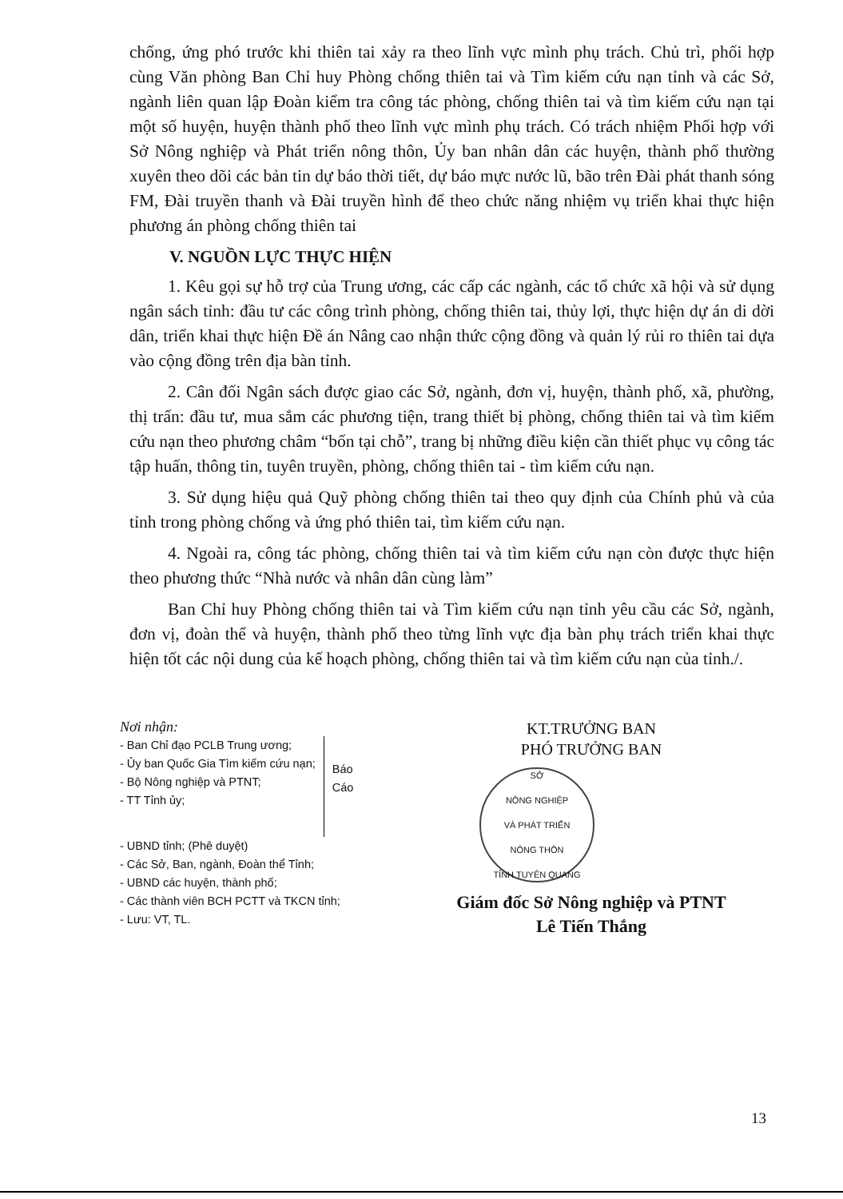chống, ứng phó trước khi thiên tai xảy ra theo lĩnh vực mình phụ trách. Chủ trì, phối hợp cùng Văn phòng Ban Chỉ huy Phòng chống thiên tai và Tìm kiếm cứu nạn tỉnh và các Sở, ngành liên quan lập Đoàn kiểm tra công tác phòng, chống thiên tai và tìm kiếm cứu nạn tại một số huyện, huyện thành phố theo lĩnh vực mình phụ trách. Có trách nhiệm Phối hợp với Sở Nông nghiệp và Phát triển nông thôn, Ủy ban nhân dân các huyện, thành phố thường xuyên theo dõi các bản tin dự báo thời tiết, dự báo mực nước lũ, bão trên Đài phát thanh sóng FM, Đài truyền thanh và Đài truyền hình để theo chức năng nhiệm vụ triển khai thực hiện phương án phòng chống thiên tai
V. NGUỒN LỰC THỰC HIỆN
1. Kêu gọi sự hỗ trợ của Trung ương, các cấp các ngành, các tổ chức xã hội và sử dụng ngân sách tỉnh: đầu tư các công trình phòng, chống thiên tai, thủy lợi, thực hiện dự án di dời dân, triển khai thực hiện Đề án Nâng cao nhận thức cộng đồng và quản lý rủi ro thiên tai dựa vào cộng đồng trên địa bàn tỉnh.
2. Cân đối Ngân sách được giao các Sở, ngành, đơn vị, huyện, thành phố, xã, phường, thị trấn: đầu tư, mua sắm các phương tiện, trang thiết bị phòng, chống thiên tai và tìm kiếm cứu nạn theo phương châm “bốn tại chỗ”, trang bị những điều kiện cần thiết phục vụ công tác tập huấn, thông tin, tuyên truyền, phòng, chống thiên tai - tìm kiếm cứu nạn.
3. Sử dụng hiệu quả Quỹ phòng chống thiên tai theo quy định của Chính phủ và của tỉnh trong phòng chống và ứng phó thiên tai, tìm kiếm cứu nạn.
4. Ngoài ra, công tác phòng, chống thiên tai và tìm kiếm cứu nạn còn được thực hiện theo phương thức “Nhà nước và nhân dân cùng làm”
Ban Chỉ huy Phòng chống thiên tai và Tìm kiếm cứu nạn tỉnh yêu cầu các Sở, ngành, đơn vị, đoàn thể và huyện, thành phố theo từng lĩnh vực địa bàn phụ trách triển khai thực hiện tốt các nội dung của kế hoạch phòng, chống thiên tai và tìm kiếm cứu nạn của tỉnh./.
Nơi nhận:
- Ban Chỉ đạo PCLB Trung ương;
- Ủy ban Quốc Gia Tìm kiếm cứu nạn;
- Bộ Nông nghiệp và PTNT;
- TT Tỉnh ủy;
Báo
Cáo
- UBND tỉnh; (Phê duyệt)
- Các Sở, Ban, ngành, Đoàn thể Tỉnh;
- UBND các huyện, thành phố;
- Các thành viên BCH PCTT và TKCN tỉnh;
- Lưu: VT, TL.
KT.TRƯỞNG BAN
PHÓ TRƯỞNG BAN
SỞ
NÔNG NGHIỆP
VÀ PHÁT TRIỂN
NÔNG THÔN
TỈNH TUYÊN QUANG
Giám đốc Sở Nông nghiệp và PTNT
Lê Tiến Thắng
13